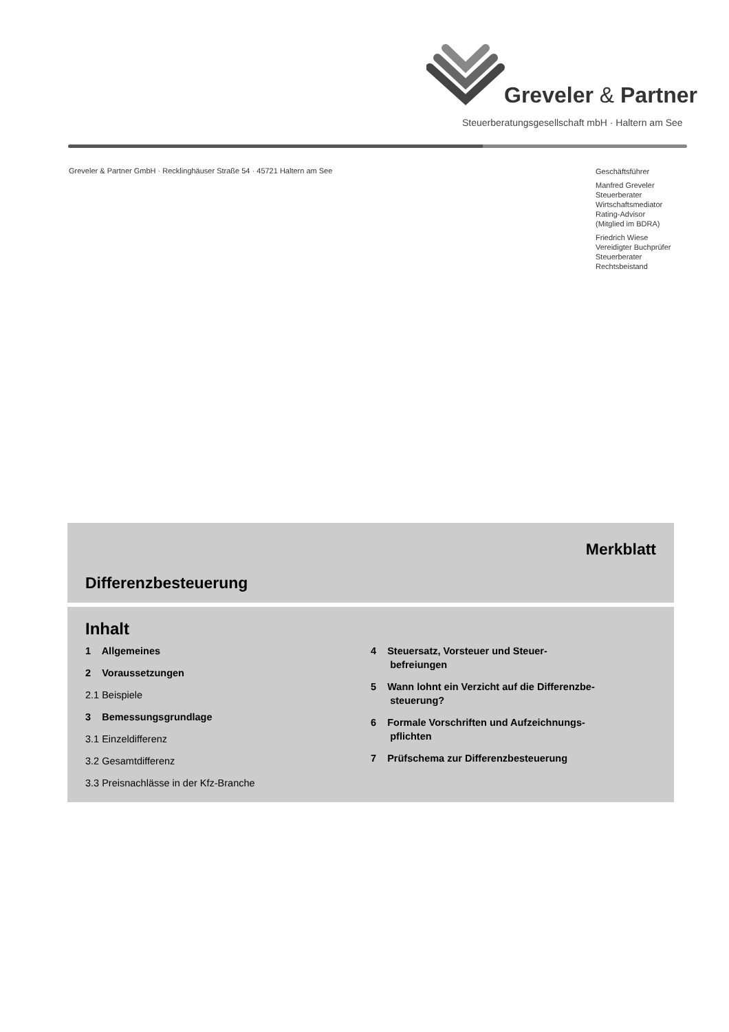Greveler & Partner
Steuerberatungsgesellschaft mbH · Haltern am See
Greveler & Partner GmbH · Recklinghäuser Straße 54 · 45721 Haltern am See
Geschäftsführer
Manfred Greveler
Steuerberater
Wirtschaftsmediator
Rating-Advisor
(Mitglied im BDRA)
Friedrich Wiese
Vereidigter Buchprüfer
Steuerberater
Rechtsbeistand
Merkblatt
Differenzbesteuerung
Inhalt
1 Allgemeines
2 Voraussetzungen
2.1 Beispiele
3 Bemessungsgrundlage
3.1 Einzeldifferenz
3.2 Gesamtdifferenz
3.3 Preisnachlässe in der Kfz-Branche
4 Steuersatz, Vorsteuer und Steuer-
befreiungen
5 Wann lohnt ein Verzicht auf die Differenzbe-
steuerung?
6 Formale Vorschriften und Aufzeichnungs-
pflichten
7 Prüfschema zur Differenzbesteuerung